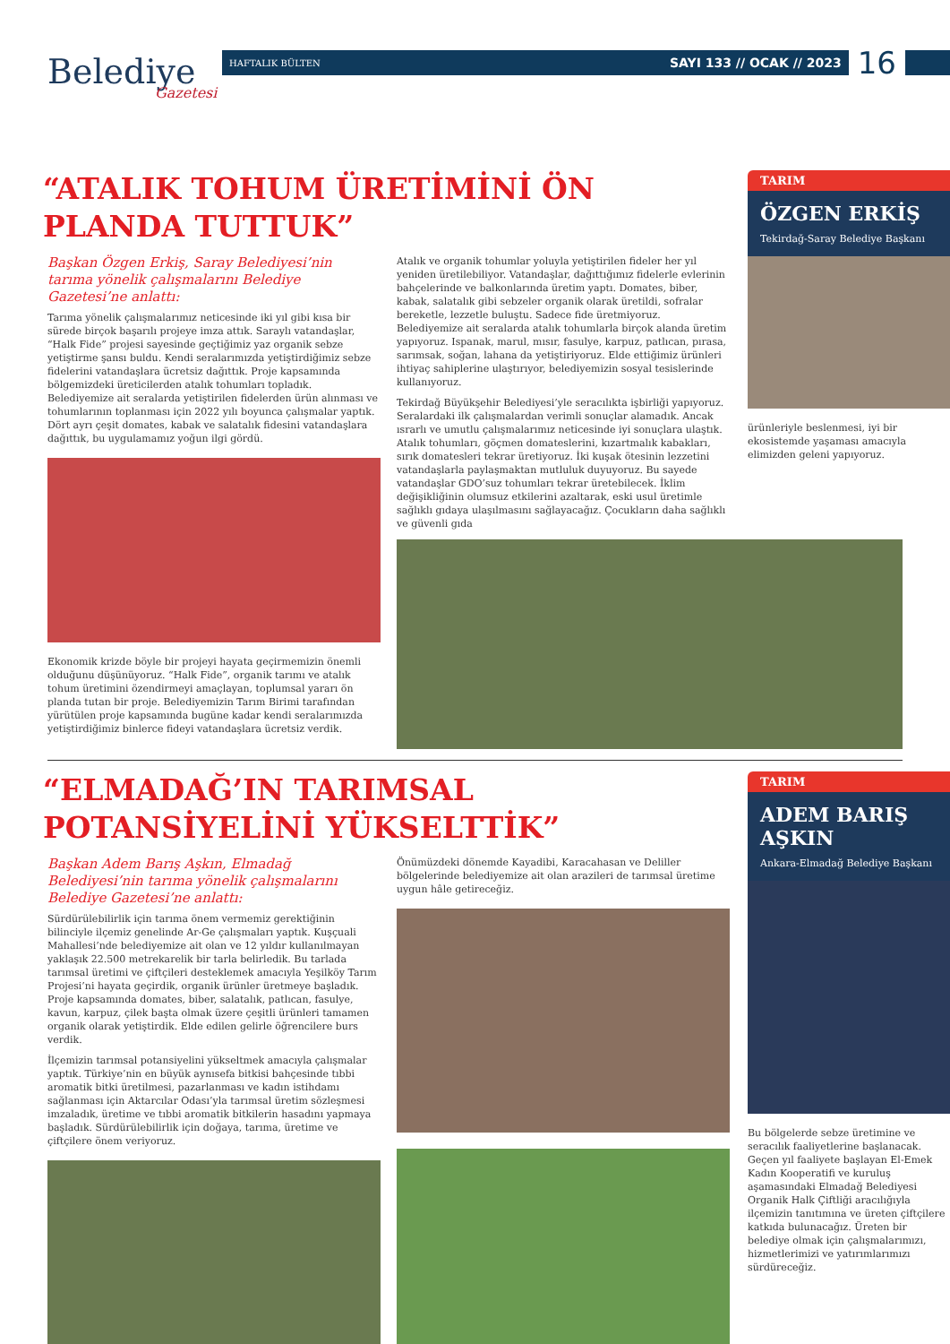Belediye
Gazetesi
HAFTALIK BÜLTEN SAYI 133 // OCAK // 2023
16
“ATALIK TOHUM ÜRETİMİNİ ÖN PLANDA TUTTUK”
Başkan Özgen Erkiş, Saray Belediyesi’nin tarıma yönelik çalışmalarını Belediye Gazetesi’ne anlattı:
Tarıma yönelik çalışmalarımız neticesinde iki yıl gibi kısa bir sürede birçok başarılı projeye imza attık. Saraylı vatandaşlar, “Halk Fide” projesi sayesinde geçtiğimiz yaz organik sebze yetiştirme şansı buldu. Kendi seralarımızda yetiştirdiğimiz sebze fidelerini vatandaşlara ücretsiz dağıttık. Proje kapsamında bölgemizdeki üreticilerden atalık tohumları topladık. Belediyemize ait seralarda yetiştirilen fidelerden ürün alınması ve tohumlarının toplanması için 2022 yılı boyunca çalışmalar yaptık. Dört ayrı çeşit domates, kabak ve salatalık fidesini vatandaşlara dağıttık, bu uygulamamız yoğun ilgi gördü.
Ekonomik krizde böyle bir projeyi hayata geçirmemizin önemli olduğunu düşünüyoruz. “Halk Fide”, organik tarımı ve atalık tohum üretimini özendirmeyi amaçlayan, toplumsal yararı ön planda tutan bir proje. Belediyemizin Tarım Birimi tarafından yürütülen proje kapsamında bugüne kadar kendi seralarımızda yetiştirdiğimiz binlerce fideyi vatandaşlara ücretsiz verdik.
Atalık ve organik tohumlar yoluyla yetiştirilen fideler her yıl yeniden üretilebiliyor. Vatandaşlar, dağıttığımız fidelerle evlerinin bahçelerinde ve balkonlarında üretim yaptı. Domates, biber, kabak, salatalık gibi sebzeler organik olarak üretildi, sofralar bereketle, lezzetle buluştu. Sadece fide üretmiyoruz. Belediyemize ait seralarda atalık tohumlarla birçok alanda üretim yapıyoruz. Ispanak, marul, mısır, fasulye, karpuz, patlıcan, pırasa, sarımsak, soğan, lahana da yetiştiriyoruz. Elde ettiğimiz ürünleri ihtiyaç sahiplerine ulaştırıyor, belediyemizin sosyal tesislerinde kullanıyoruz.
Tekirdağ Büyükşehir Belediyesi’yle seracılıkta işbirliği yapıyoruz. Seralardaki ilk çalışmalardan verimli sonuçlar alamadık. Ancak ısrarlı ve umutlu çalışmalarımız neticesinde iyi sonuçlara ulaştık. Atalık tohumları, göçmen domateslerini, kızartmalık kabakları, sırık domatesleri tekrar üretiyoruz. İki kuşak ötesinin lezzetini vatandaşlarla paylaşmaktan mutluluk duyuyoruz. Bu sayede vatandaşlar GDO’suz tohumları tekrar üretebilecek. İklim değişikliğinin olumsuz etkilerini azaltarak, eski usul üretimle sağlıklı gıdaya ulaşılmasını sağlayacağız. Çocukların daha sağlıklı ve güvenli gıda
TARIM
ÖZGEN ERKİŞ
Tekirdağ-Saray Belediye Başkanı
ürünleriyle beslenmesi, iyi bir ekosistemde yaşaması amacıyla elimizden geleni yapıyoruz.
“ELMADAĞ’IN TARIMSAL POTANSİYELİNİ YÜKSELTTİK”
Başkan Adem Barış Aşkın, Elmadağ Belediyesi’nin tarıma yönelik çalışmalarını Belediye Gazetesi’ne anlattı:
Sürdürülebilirlik için tarıma önem vermemiz gerektiğinin bilinciyle ilçemiz genelinde Ar-Ge çalışmaları yaptık. Kuşçuali Mahallesi’nde belediyemize ait olan ve 12 yıldır kullanılmayan yaklaşık 22.500 metrekarelik bir tarla belirledik. Bu tarlada tarımsal üretimi ve çiftçileri desteklemek amacıyla Yeşilköy Tarım Projesi’ni hayata geçirdik, organik ürünler üretmeye başladık. Proje kapsamında domates, biber, salatalık, patlıcan, fasulye, kavun, karpuz, çilek başta olmak üzere çeşitli ürünleri tamamen organik olarak yetiştirdik. Elde edilen gelirle öğrencilere burs verdik.
İlçemizin tarımsal potansiyelini yükseltmek amacıyla çalışmalar yaptık. Türkiye’nin en büyük aynısefa bitkisi bahçesinde tıbbi aromatik bitki üretilmesi, pazarlanması ve kadın istihdamı sağlanması için Aktarcılar Odası’yla tarımsal üretim sözleşmesi imzaladık, üretime ve tıbbi aromatik bitkilerin hasadını yapmaya başladık. Sürdürülebilirlik için doğaya, tarıma, üretime ve çiftçilere önem veriyoruz.
Önümüzdeki dönemde Kayadibi, Karacahasan ve Deliller bölgelerinde belediyemize ait olan arazileri de tarımsal üretime uygun hâle getireceğiz.
TARIM
ADEM BARIŞ AŞKIN
Ankara-Elmadağ Belediye Başkanı
Bu bölgelerde sebze üretimine ve seracılık faaliyetlerine başlanacak. Geçen yıl faaliyete başlayan El-Emek Kadın Kooperatifi ve kuruluş aşamasındaki Elmadağ Belediyesi Organik Halk Çiftliği aracılığıyla ilçemizin tanıtımına ve üreten çiftçilere katkıda bulunacağız. Üreten bir belediye olmak için çalışmalarımızı, hizmetlerimizi ve yatırımlarımızı sürdüreceğiz.